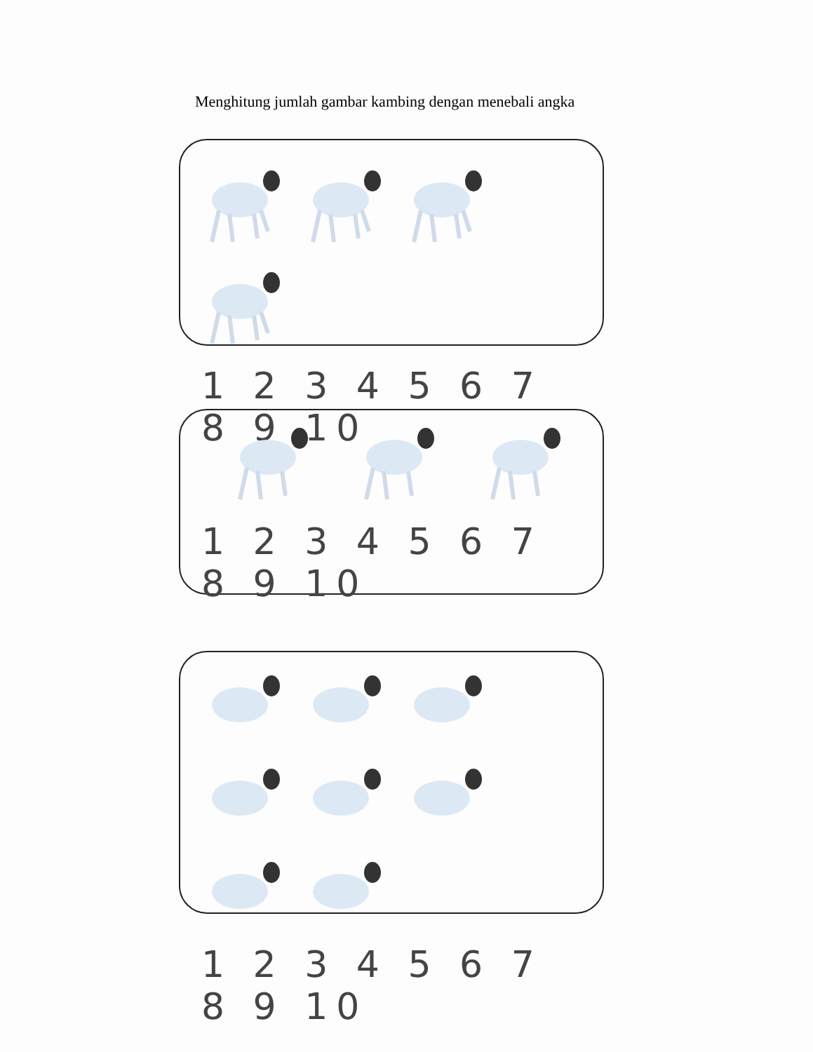Menghitung jumlah gambar kambing dengan menebali angka
1 2 3 4 5 6 7 8 9 10
1 2 3 4 5 6 7 8 9 10
1 2 3 4 5 6 7 8 9 10